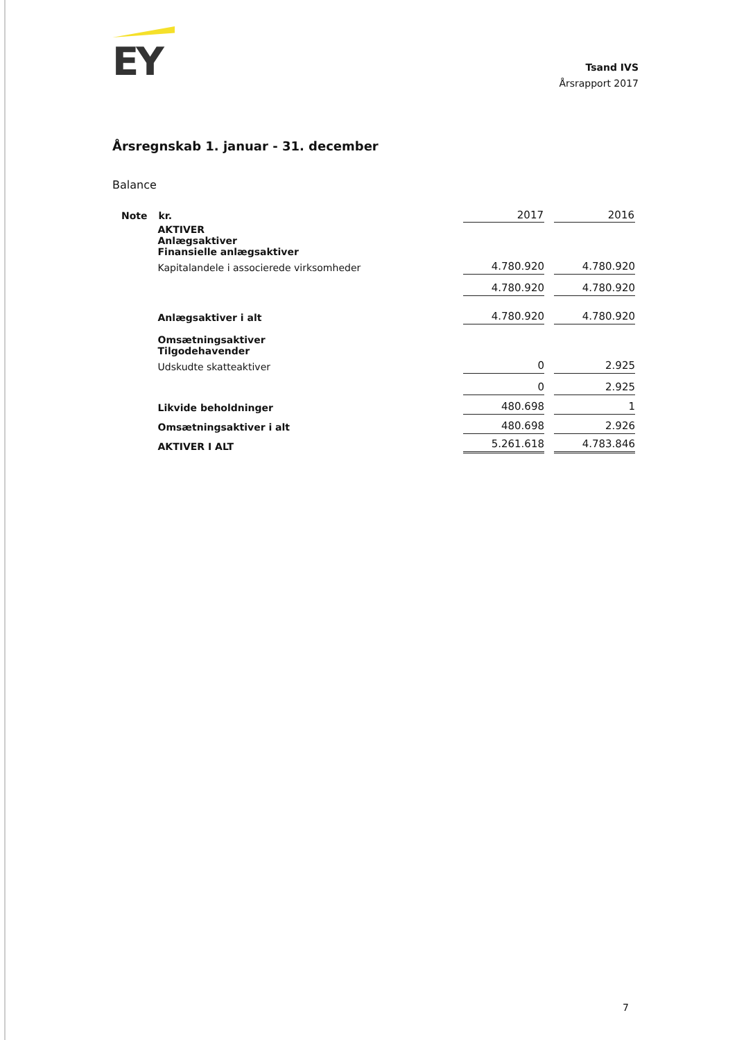EY
Tsand IVS
Årsrapport 2017
Årsregnskab 1. januar - 31. december
Balance
| Note | kr. | 2017 | 2016 |
| --- | --- | --- | --- |
| | AKTIVER Anlægsaktiver Finansielle anlægsaktiver | | |
| | Kapitalandele i associerede virksomheder | 4.780.920 | 4.780.920 |
| | | 4.780.920 | 4.780.920 |
| | Anlægsaktiver i alt | 4.780.920 | 4.780.920 |
| | Omsætningsaktiver Tilgodehavender | | |
| | Udskudte skatteaktiver | 0 | 2.925 |
| | | 0 | 2.925 |
| | Likvide beholdninger | 480.698 | 1 |
| | Omsætningsaktiver i alt | 480.698 | 2.926 |
| | AKTIVER I ALT | 5.261.618 | 4.783.846 |
7